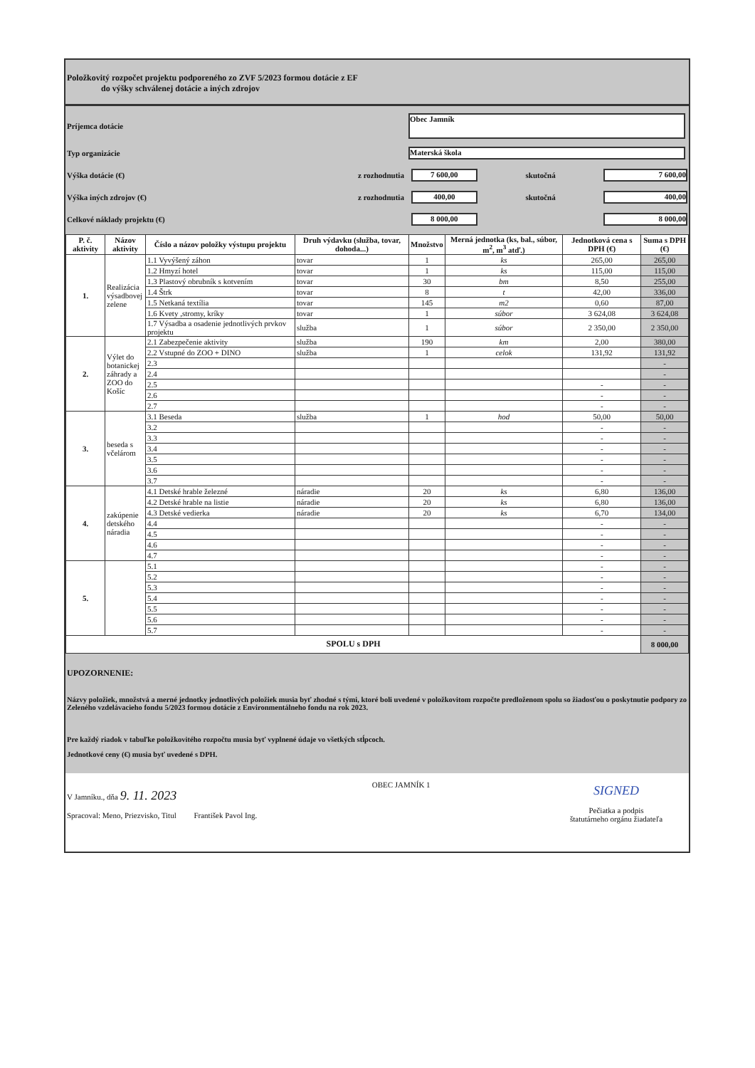Položkovitý rozpočet projektu podporeného zo ZVF 5/2023 formou dotácie z EF
do výšky schválenej dotácie a iných zdrojov
Príjemca dotácie Obec Jamník
Typ organizácie Materská škola
Výška dotácie (€) z rozhodnutia 7 600,00 skutočná 7 600,00
Výška iných zdrojov (€) z rozhodnutia 400,00 skutočná 400,00
Celkové náklady projektu (€) 8 000,00 8 000,00
| P. č. aktivity | Názov aktivity | Číslo a názov položky výstupu projektu | Druh výdavku (služba, tovar, dohoda...) | Množstvo | Merná jednotka (ks, bal., súbor, m<sup>2</sup>, m<sup>3</sup> atď.) | Jednotková cena s DPH (€) | Suma s DPH (€) |
| --- | --- | --- | --- | --- | --- | --- | --- |
| 1. | Realizácia výsadbovej zelene | 1.1 Vyvýšený záhon | tovar | 1 | ks | 265,00 | 265,00 |
| | | 1.2 Hmyzí hotel | tovar | 1 | ks | 115,00 | 115,00 |
| | | 1.3 Plastový obrubník s kotvením | tovar | 30 | bm | 8,50 | 255,00 |
| | | 1.4 Štrk | tovar | 8 | t | 42,00 | 336,00 |
| | | 1.5 Netkaná textília | tovar | 145 | m2 | 0,60 | 87,00 |
| | | 1.6 Kvety ,stromy, kríky | tovar | 1 | súbor | 3 624,08 | 3 624,08 |
| | | 1.7 Výsadba a osadenie jednotlivých prvkov projektu | služba | 1 | súbor | 2 350,00 | 2 350,00 |
| 2. | Výlet do botanickej záhrady a ZOO do Košíc | 2.1 Zabezpečenie aktivity | služba | 190 | km | 2,00 | 380,00 |
| | | 2.2 Vstupné do ZOO + DINO | služba | 1 | celok | 131,92 | 131,92 |
| | | 2.3 | | | | | - |
| | | 2.4 | | | | | - |
| | | 2.5 | | | | - | - |
| | | 2.6 | | | | - | - |
| | | 2.7 | | | | - | - |
| 3. | beseda s včelárom | 3.1 Beseda | služba | 1 | hod | 50,00 | 50,00 |
| | | 3.2 | | | | - | - |
| | | 3.3 | | | | - | - |
| | | 3.4 | | | | - | - |
| | | 3.5 | | | | - | - |
| | | 3.6 | | | | - | - |
| | | 3.7 | | | | - | - |
| 4. | zakúpenie detského náradia | 4.1 Detské hrable železné | náradie | 20 | ks | 6,80 | 136,00 |
| | | 4.2 Detské hrable na listie | náradie | 20 | ks | 6,80 | 136,00 |
| | | 4.3 Detské vedierka | náradie | 20 | ks | 6,70 | 134,00 |
| | | 4.4 | | | | - | - |
| | | 4.5 | | | | - | - |
| | | 4.6 | | | | - | - |
| | | 4.7 | | | | - | - |
| 5. | | 5.1 | | | | - | - |
| | | 5.2 | | | | - | - |
| | | 5.3 | | | | - | - |
| | | 5.4 | | | | - | - |
| | | 5.5 | | | | - | - |
| | | 5.6 | | | | - | - |
| | | 5.7 | | | | - | - |
| SPOLU s DPH | | | | | | | 8 000,00 |
UPOZORNENIE:
Názvy položiek, množstvá a merné jednotky jednotlivých položiek musia byť zhodné s tými, ktoré boli uvedené v položkovitom rozpočte predloženom spolu so žiadosťou o poskytnutie podpory zo Zeleného vzdelávacieho fondu 5/2023 formou dotácie z Environmentálneho fondu na rok 2023.
Pre každý riadok v tabuľke položkovitého rozpočtu musia byť vyplnené údaje vo všetkých stĺpcoch.
Jednotkové ceny (€) musia byť uvedené s DPH.
V Jamníku., dňa 9. 11. 2023
Spracoval: Meno, Priezvisko, Titul František Pavol Ing.
OBEC JAMNÍK 1
SIGNED
Pečiatka a podpis
štatutárneho orgánu žiadateľa